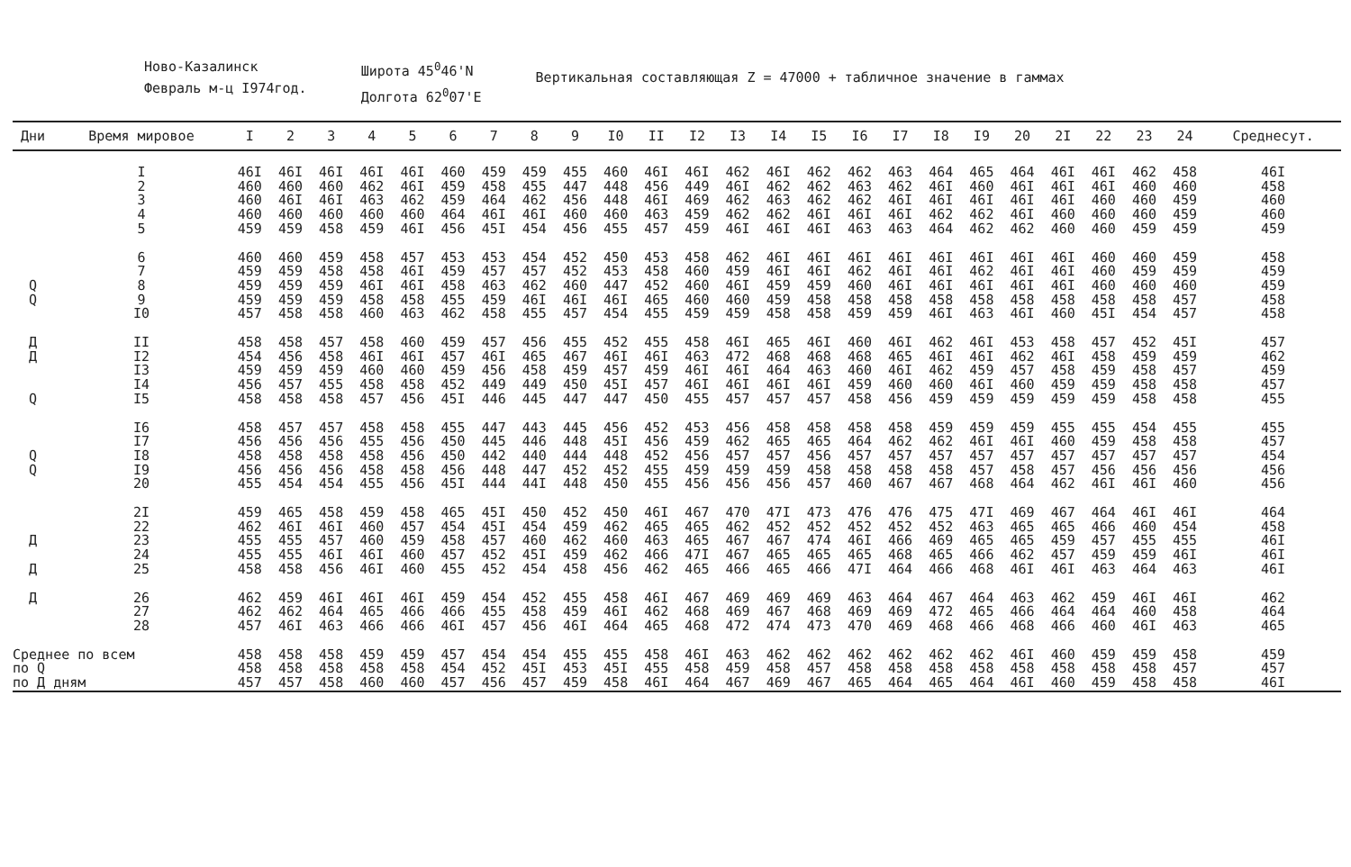Ново-Казалинск
Февраль м-ц I974год.
Широта 45<sup>0</sup>46'N
Долгота 62<sup>0</sup>07'E
Вертикальная составляющая Z = 47000 + табличное значение в гаммах
| Дни | Время мировое | I | 2 | 3 | 4 | 5 | 6 | 7 | 8 | 9 | I0 | II | I2 | I3 | I4 | I5 | I6 | I7 | I8 | I9 | 20 | 2I | 22 | 23 | 24 | Среднесут. |
| --- | --- | --- | --- | --- | --- | --- | --- | --- | --- | --- | --- | --- | --- | --- | --- | --- | --- | --- | --- | --- | --- | --- | --- | --- | --- | --- |
| | I | 46I | 46I | 46I | 46I | 46I | 460 | 459 | 459 | 455 | 460 | 46I | 46I | 462 | 46I | 462 | 462 | 463 | 464 | 465 | 464 | 46I | 46I | 462 | 458 | 46I |
| | 2 | 460 | 460 | 460 | 462 | 46I | 459 | 458 | 455 | 447 | 448 | 456 | 449 | 46I | 462 | 462 | 463 | 462 | 46I | 460 | 46I | 46I | 46I | 460 | 460 | 458 |
| | 3 | 460 | 46I | 46I | 463 | 462 | 459 | 464 | 462 | 456 | 448 | 46I | 469 | 462 | 463 | 462 | 462 | 46I | 46I | 46I | 46I | 46I | 460 | 460 | 459 | 460 |
| | 4 | 460 | 460 | 460 | 460 | 460 | 464 | 46I | 46I | 460 | 460 | 463 | 459 | 462 | 462 | 46I | 46I | 46I | 462 | 462 | 46I | 460 | 460 | 460 | 459 | 460 |
| | 5 | 459 | 459 | 458 | 459 | 46I | 456 | 45I | 454 | 456 | 455 | 457 | 459 | 46I | 46I | 46I | 463 | 463 | 464 | 462 | 462 | 460 | 460 | 459 | 459 | 459 |
| | 6 | 460 | 460 | 459 | 458 | 457 | 453 | 453 | 454 | 452 | 450 | 453 | 458 | 462 | 46I | 46I | 46I | 46I | 46I | 46I | 46I | 46I | 460 | 460 | 459 | 458 |
| | 7 | 459 | 459 | 458 | 458 | 46I | 459 | 457 | 457 | 452 | 453 | 458 | 460 | 459 | 46I | 46I | 462 | 46I | 46I | 462 | 46I | 46I | 460 | 459 | 459 | 459 |
| Q | 8 | 459 | 459 | 459 | 46I | 46I | 458 | 463 | 462 | 460 | 447 | 452 | 460 | 46I | 459 | 459 | 460 | 46I | 46I | 46I | 46I | 46I | 460 | 460 | 460 | 459 |
| Q | 9 | 459 | 459 | 459 | 458 | 458 | 455 | 459 | 46I | 46I | 46I | 465 | 460 | 460 | 459 | 458 | 458 | 458 | 458 | 458 | 458 | 458 | 458 | 458 | 457 | 458 |
| | I0 | 457 | 458 | 458 | 460 | 463 | 462 | 458 | 455 | 457 | 454 | 455 | 459 | 459 | 458 | 458 | 459 | 459 | 46I | 463 | 46I | 460 | 45I | 454 | 457 | 458 |
| Д | II | 458 | 458 | 457 | 458 | 460 | 459 | 457 | 456 | 455 | 452 | 455 | 458 | 46I | 465 | 46I | 460 | 46I | 462 | 46I | 453 | 458 | 457 | 452 | 45I | 457 |
| Д | I2 | 454 | 456 | 458 | 46I | 46I | 457 | 46I | 465 | 467 | 46I | 46I | 463 | 472 | 468 | 468 | 468 | 465 | 46I | 46I | 462 | 46I | 458 | 459 | 459 | 462 |
| | I3 | 459 | 459 | 459 | 460 | 460 | 459 | 456 | 458 | 459 | 457 | 459 | 46I | 46I | 464 | 463 | 460 | 46I | 462 | 459 | 457 | 458 | 459 | 458 | 457 | 459 |
| | I4 | 456 | 457 | 455 | 458 | 458 | 452 | 449 | 449 | 450 | 45I | 457 | 46I | 46I | 46I | 46I | 459 | 460 | 460 | 46I | 460 | 459 | 459 | 458 | 458 | 457 |
| Q | I5 | 458 | 458 | 458 | 457 | 456 | 45I | 446 | 445 | 447 | 447 | 450 | 455 | 457 | 457 | 457 | 458 | 456 | 459 | 459 | 459 | 459 | 459 | 458 | 458 | 455 |
| | I6 | 458 | 457 | 457 | 458 | 458 | 455 | 447 | 443 | 445 | 456 | 452 | 453 | 456 | 458 | 458 | 458 | 458 | 459 | 459 | 459 | 455 | 455 | 454 | 455 | 455 |
| | I7 | 456 | 456 | 456 | 455 | 456 | 450 | 445 | 446 | 448 | 45I | 456 | 459 | 462 | 465 | 465 | 464 | 462 | 462 | 46I | 46I | 460 | 459 | 458 | 458 | 457 |
| Q | I8 | 458 | 458 | 458 | 458 | 456 | 450 | 442 | 440 | 444 | 448 | 452 | 456 | 457 | 457 | 456 | 457 | 457 | 457 | 457 | 457 | 457 | 457 | 457 | 457 | 454 |
| Q | I9 | 456 | 456 | 456 | 458 | 458 | 456 | 448 | 447 | 452 | 452 | 455 | 459 | 459 | 459 | 458 | 458 | 458 | 458 | 457 | 458 | 457 | 456 | 456 | 456 | 456 |
| | 20 | 455 | 454 | 454 | 455 | 456 | 45I | 444 | 44I | 448 | 450 | 455 | 456 | 456 | 456 | 457 | 460 | 467 | 467 | 468 | 464 | 462 | 46I | 46I | 460 | 456 |
| | 2I | 459 | 465 | 458 | 459 | 458 | 465 | 45I | 450 | 452 | 450 | 46I | 467 | 470 | 47I | 473 | 476 | 476 | 475 | 47I | 469 | 467 | 464 | 46I | 46I | 464 |
| | 22 | 462 | 46I | 46I | 460 | 457 | 454 | 45I | 454 | 459 | 462 | 465 | 465 | 462 | 452 | 452 | 452 | 452 | 452 | 463 | 465 | 465 | 466 | 460 | 454 | 458 |
| Д | 23 | 455 | 455 | 457 | 460 | 459 | 458 | 457 | 460 | 462 | 460 | 463 | 465 | 467 | 467 | 474 | 46I | 466 | 469 | 465 | 465 | 459 | 457 | 455 | 455 | 46I |
| | 24 | 455 | 455 | 46I | 46I | 460 | 457 | 452 | 45I | 459 | 462 | 466 | 47I | 467 | 465 | 465 | 465 | 468 | 465 | 466 | 462 | 457 | 459 | 459 | 46I | 46I |
| Д | 25 | 458 | 458 | 456 | 46I | 460 | 455 | 452 | 454 | 458 | 456 | 462 | 465 | 466 | 465 | 466 | 47I | 464 | 466 | 468 | 46I | 46I | 463 | 464 | 463 | 46I |
| Д | 26 | 462 | 459 | 46I | 46I | 46I | 459 | 454 | 452 | 455 | 458 | 46I | 467 | 469 | 469 | 469 | 463 | 464 | 467 | 464 | 463 | 462 | 459 | 46I | 46I | 462 |
| | 27 | 462 | 462 | 464 | 465 | 466 | 466 | 455 | 458 | 459 | 46I | 462 | 468 | 469 | 467 | 468 | 469 | 469 | 472 | 465 | 466 | 464 | 464 | 460 | 458 | 464 |
| | 28 | 457 | 46I | 463 | 466 | 466 | 46I | 457 | 456 | 46I | 464 | 465 | 468 | 472 | 474 | 473 | 470 | 469 | 468 | 466 | 468 | 466 | 460 | 46I | 463 | 465 |
| Среднее по всем | | 458 | 458 | 458 | 459 | 459 | 457 | 454 | 454 | 455 | 455 | 458 | 46I | 463 | 462 | 462 | 462 | 462 | 462 | 462 | 46I | 460 | 459 | 459 | 458 | 459 |
| по Q | | 458 | 458 | 458 | 458 | 458 | 454 | 452 | 45I | 453 | 45I | 455 | 458 | 459 | 458 | 457 | 458 | 458 | 458 | 458 | 458 | 458 | 458 | 458 | 457 | 457 |
| по Д дням | | 457 | 457 | 458 | 460 | 460 | 457 | 456 | 457 | 459 | 458 | 46I | 464 | 467 | 469 | 467 | 465 | 464 | 465 | 464 | 46I | 460 | 459 | 458 | 458 | 46I |